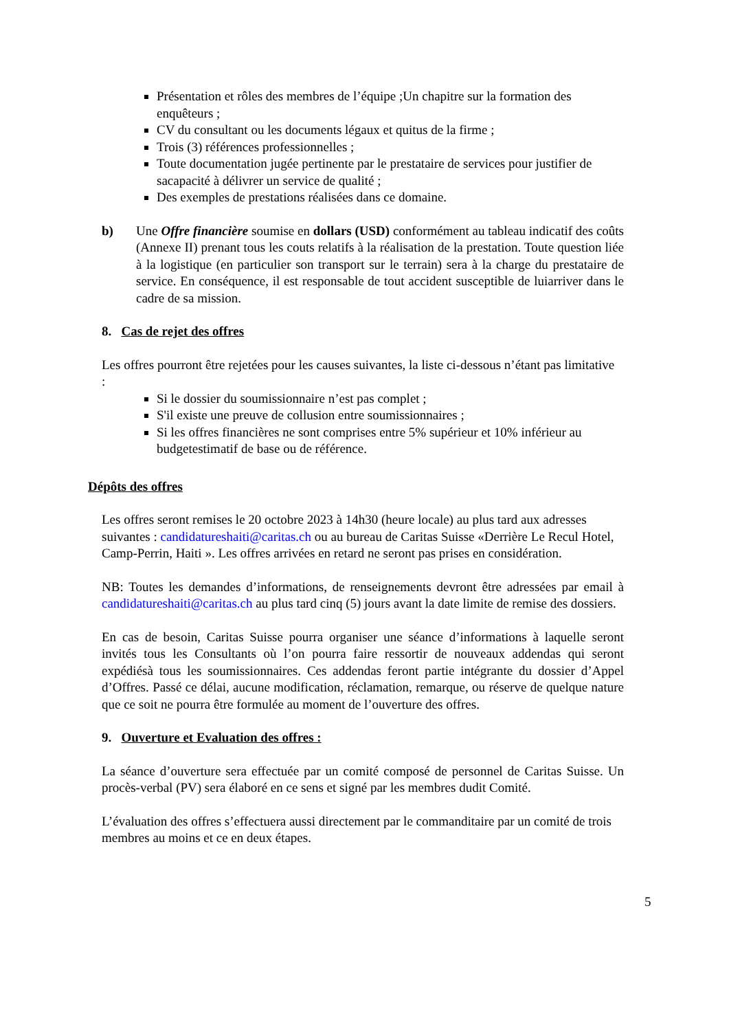Présentation et rôles des membres de l’équipe ;Un chapitre sur la formation des enquêteurs ;
CV du consultant ou les documents légaux et quitus de la firme ;
Trois (3) références professionnelles ;
Toute documentation jugée pertinente par le prestataire de services pour justifier de sacapacité à délivrer un service de qualité ;
Des exemples de prestations réalisées dans ce domaine.
b) Une Offre financière soumise en dollars (USD) conformément au tableau indicatif des coûts (Annexe II) prenant tous les couts relatifs à la réalisation de la prestation. Toute question liée à la logistique (en particulier son transport sur le terrain) sera à la charge du prestataire de service. En conséquence, il est responsable de tout accident susceptible de luiarriver dans le cadre de sa mission.
8. Cas de rejet des offres
Les offres pourront être rejetées pour les causes suivantes, la liste ci-dessous n’étant pas limitative
:
Si le dossier du soumissionnaire n’est pas complet ;
S'il existe une preuve de collusion entre soumissionnaires ;
Si les offres financières ne sont comprises entre 5% supérieur et 10% inférieur au budgetestimatif de base ou de référence.
Dépôts des offres
Les offres seront remises le 20 octobre 2023 à 14h30 (heure locale) au plus tard aux adresses suivantes : candidatureshaiti@caritas.ch ou au bureau de Caritas Suisse «Derrière Le Recul Hotel, Camp-Perrin, Haiti ». Les offres arrivées en retard ne seront pas prises en considération.
NB: Toutes les demandes d’informations, de renseignements devront être adressées par email à candidatureshaiti@caritas.ch au plus tard cinq (5) jours avant la date limite de remise des dossiers.
En cas de besoin, Caritas Suisse pourra organiser une séance d’informations à laquelle seront invités tous les Consultants où l’on pourra faire ressortir de nouveaux addendas qui seront expédiésà tous les soumissionnaires. Ces addendas feront partie intégrante du dossier d’Appel d’Offres. Passé ce délai, aucune modification, réclamation, remarque, ou réserve de quelque nature que ce soit ne pourra être formulée au moment de l’ouverture des offres.
9. Ouverture et Evaluation des offres :
La séance d’ouverture sera effectuée par un comité composé de personnel de Caritas Suisse. Un procès-verbal (PV) sera élaboré en ce sens et signé par les membres dudit Comité.
L’évaluation des offres s’effectuera aussi directement par le commanditaire par un comité de trois membres au moins et ce en deux étapes.
5